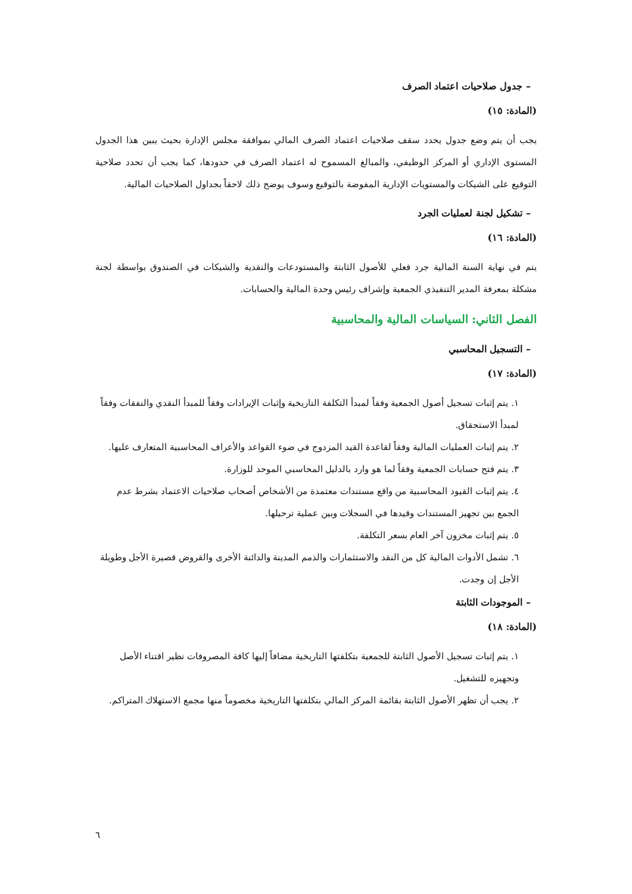– جدول صلاحيات اعتماد الصرف
(المادة: ١٥)
يجب أن يتم وضع جدول يحدد سقف صلاحيات اعتماد الصرف المالي بموافقة مجلس الإدارة بحيث يبين هذا الجدول المستوى الإداري أو المركز الوظيفي، والمبالغ المسموح له اعتماد الصرف في حدودها، كما يجب أن تحدد صلاحية التوقيع على الشيكات والمستويات الإدارية المفوضة بالتوقيع وسوف يوضح ذلك لاحقاً بجداول الصلاحيات المالية.
– تشكيل لجنة لعمليات الجرد
(المادة: ١٦)
يتم في نهاية السنة المالية جرد فعلي للأصول الثابتة والمستودعات والنقدية والشيكات في الصندوق بواسطة لجنة مشكلة بمعرفة المدير التنفيذي الجمعية وإشراف رئيس وحدة المالية والحسابات.
الفصل الثاني: السياسات المالية والمحاسبية
– التسجيل المحاسبي
(المادة: ١٧)
١. يتم إثبات تسجيل أصول الجمعية وفقاً لمبدأ التكلفة التاريخية وإثبات الإيرادات وفقاً للمبدأ النقدي والنفقات وفقاً لمبدأ الاستحقاق.
٢. يتم إثبات العمليات المالية وفقاً لقاعدة القيد المزدوج في ضوء القواعد والأعراف المحاسبية المتعارف عليها.
٣. يتم فتح حسابات الجمعية وفقاً لما هو وارد بالدليل المحاسبي الموحد للوزارة.
٤. يتم إثبات القيود المحاسبية من واقع مستندات معتمدة من الأشخاص أصحاب صلاحيات الاعتماد بشرط عدم الجمع بين تجهيز المستندات وقيدها في السجلات وبين عملية ترحيلها.
٥. يتم إثبات مخزون آخر العام بسعر التكلفة.
٦. تشمل الأدوات المالية كل من النقد والاستثمارات والذمم المدينة والدائنة الأخرى والقروض قصيرة الأجل وطويلة الأجل إن وجدت.
– الموجودات الثابتة
(المادة: ١٨)
١. يتم إثبات تسجيل الأصول الثابتة للجمعية بتكلفتها التاريخية مضافاً إليها كافة المصروفات نظير اقتناء الأصل وتجهيزه للتشغيل.
٢. يجب أن تظهر الأصول الثابتة بقائمة المركز المالي بتكلفتها التاريخية مخصوماً منها مجمع الاستهلاك المتراكم.
٦